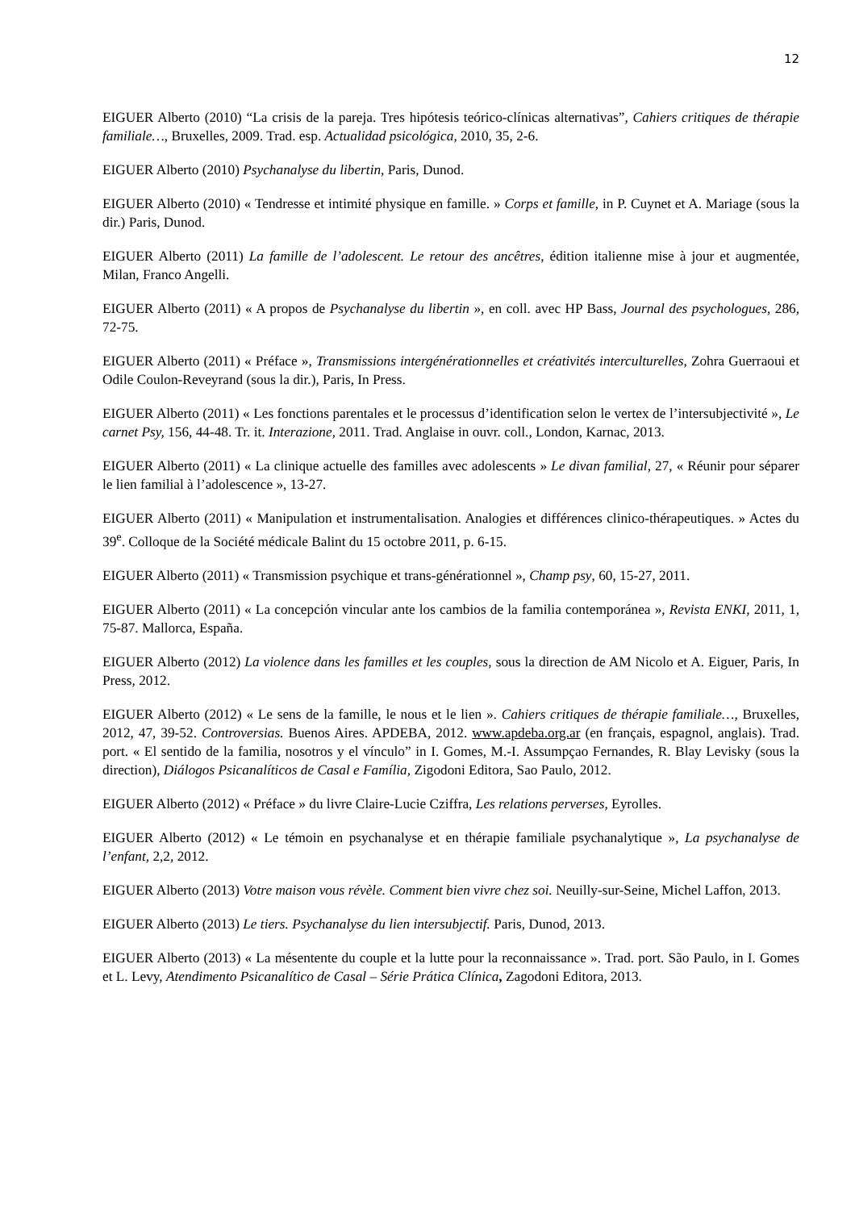12
EIGUER Alberto (2010) “La crisis de la pareja. Tres hipótesis teórico-clínicas alternativas”, Cahiers critiques de thérapie familiale…, Bruxelles, 2009. Trad. esp. Actualidad psicológica, 2010, 35, 2-6.
EIGUER Alberto (2010) Psychanalyse du libertin, Paris, Dunod.
EIGUER Alberto (2010) « Tendresse et intimité physique en famille. » Corps et famille, in P. Cuynet et A. Mariage (sous la dir.) Paris, Dunod.
EIGUER Alberto (2011) La famille de l’adolescent. Le retour des ancêtres, édition italienne mise à jour et augmentée, Milan, Franco Angelli.
EIGUER Alberto (2011) « A propos de Psychanalyse du libertin », en coll. avec HP Bass, Journal des psychologues, 286, 72-75.
EIGUER Alberto (2011) « Préface », Transmissions intergénérationnelles et créativités interculturelles, Zohra Guerraoui et Odile Coulon-Reveyrand (sous la dir.), Paris, In Press.
EIGUER Alberto (2011) « Les fonctions parentales et le processus d’identification selon le vertex de l’intersubjectivité », Le carnet Psy, 156, 44-48. Tr. it. Interazione, 2011. Trad. Anglaise in ouvr. coll., London, Karnac, 2013.
EIGUER Alberto (2011) « La clinique actuelle des familles avec adolescents » Le divan familial, 27, « Réunir pour séparer le lien familial à l’adolescence », 13-27.
EIGUER Alberto (2011) « Manipulation et instrumentalisation. Analogies et différences clinico-thérapeutiques. » Actes du 39<sup>e</sup>. Colloque de la Société médicale Balint du 15 octobre 2011, p. 6-15.
EIGUER Alberto (2011) « Transmission psychique et trans-générationnel », Champ psy, 60, 15-27, 2011.
EIGUER Alberto (2011) « La concepción vincular ante los cambios de la familia contemporánea », Revista ENKI, 2011, 1, 75-87. Mallorca, España.
EIGUER Alberto (2012) La violence dans les familles et les couples, sous la direction de AM Nicolo et A. Eiguer, Paris, In Press, 2012.
EIGUER Alberto (2012) « Le sens de la famille, le nous et le lien ». Cahiers critiques de thérapie familiale…, Bruxelles, 2012, 47, 39-52. Controversias. Buenos Aires. APDEBA, 2012. www.apdeba.org.ar (en français, espagnol, anglais). Trad. port. « El sentido de la familia, nosotros y el vínculo” in I. Gomes, M.-I. Assumpçao Fernandes, R. Blay Levisky (sous la direction), Diálogos Psicanalíticos de Casal e Família, Zigodoni Editora, Sao Paulo, 2012.
EIGUER Alberto (2012) « Préface » du livre Claire-Lucie Cziffra, Les relations perverses, Eyrolles.
EIGUER Alberto (2012) « Le témoin en psychanalyse et en thérapie familiale psychanalytique », La psychanalyse de l’enfant, 2,2, 2012.
EIGUER Alberto (2013) Votre maison vous révèle. Comment bien vivre chez soi. Neuilly-sur-Seine, Michel Laffon, 2013.
EIGUER Alberto (2013) Le tiers. Psychanalyse du lien intersubjectif. Paris, Dunod, 2013.
EIGUER Alberto (2013) « La mésentente du couple et la lutte pour la reconnaissance ». Trad. port. São Paulo, in I. Gomes et L. Levy, Atendimento Psicanalítico de Casal – Série Prática Clínica, Zagodoni Editora, 2013.